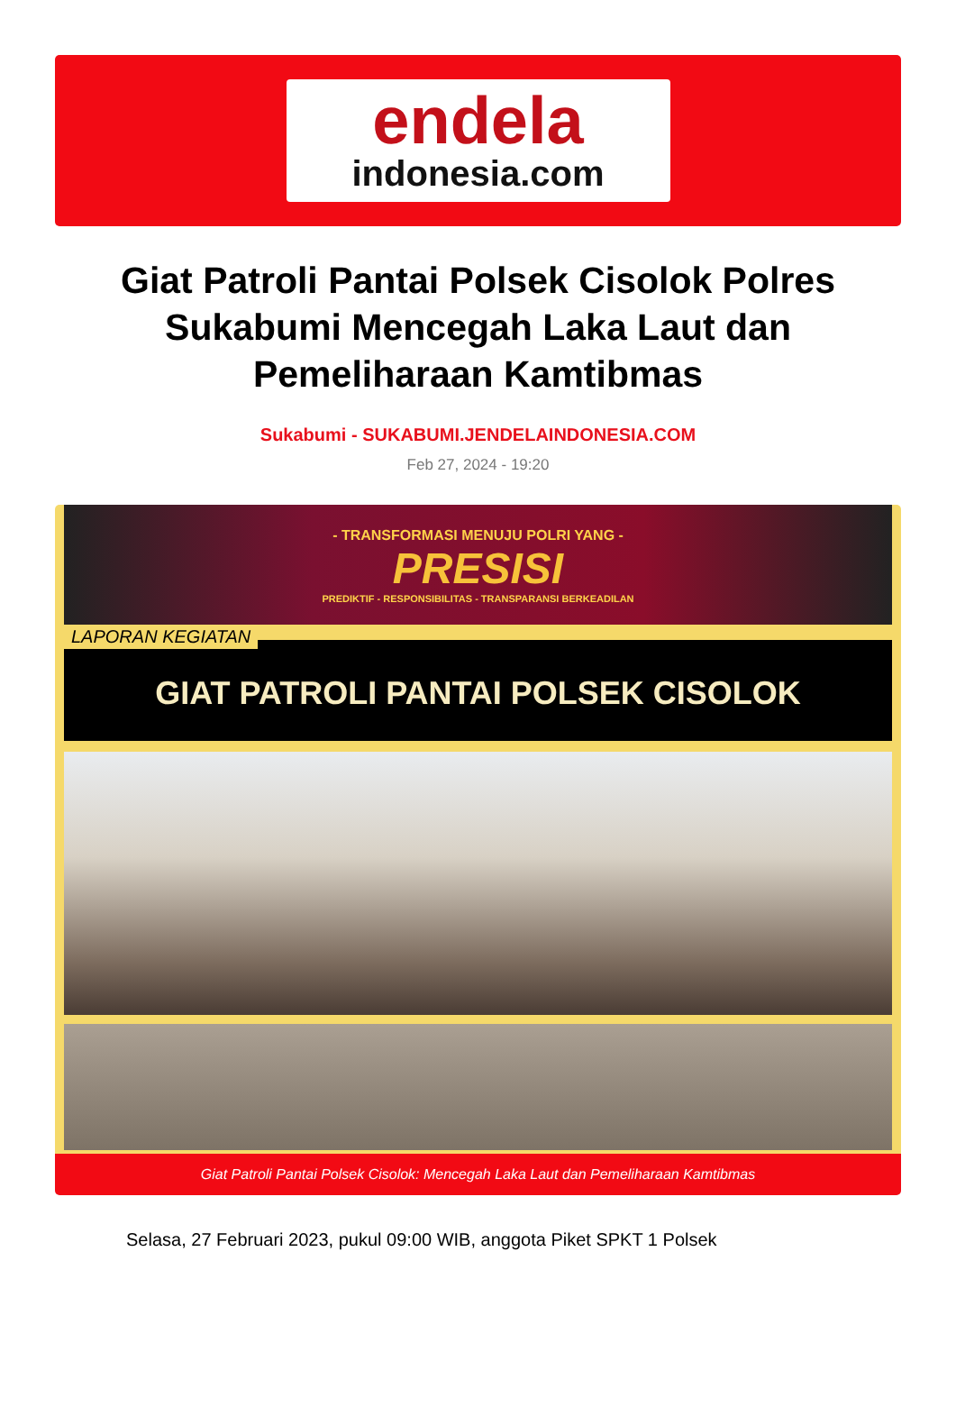endela
indonesia.com
Giat Patroli Pantai Polsek Cisolok Polres Sukabumi Mencegah Laka Laut dan Pemeliharaan Kamtibmas
Sukabumi - SUKABUMI.JENDELAINDONESIA.COM
Feb 27, 2024 - 19:20
- TRANSFORMASI MENUJU POLRI YANG -
PRESISI
PREDIKTIF - RESPONSIBILITAS - TRANSPARANSI BERKEADILAN
LAPORAN KEGIATAN
GIAT PATROLI PANTAI POLSEK CISOLOK
Giat Patroli Pantai Polsek Cisolok: Mencegah Laka Laut dan Pemeliharaan Kamtibmas
Selasa, 27 Februari 2023, pukul 09:00 WIB, anggota Piket SPKT 1 Polsek